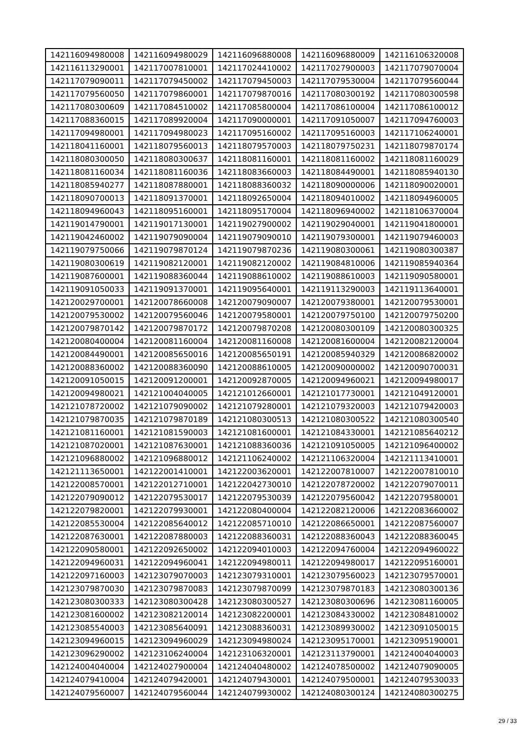| 142116094980008 | 142116094980029 | 142116096880008 | 142116096880009 | 142116106320008 |
| 142116113290001 | 142117007810001 | 142117024410002 | 142117027900003 | 142117079070004 |
| 142117079090011 | 142117079450002 | 142117079450003 | 142117079530004 | 142117079560044 |
| 142117079560050 | 142117079860001 | 142117079870016 | 142117080300192 | 142117080300598 |
| 142117080300609 | 142117084510002 | 142117085800004 | 142117086100004 | 142117086100012 |
| 142117088360015 | 142117089920004 | 142117090000001 | 142117091050007 | 142117094760003 |
| 142117094980001 | 142117094980023 | 142117095160002 | 142117095160003 | 142117106240001 |
| 142118041160001 | 142118079560013 | 142118079570003 | 142118079750231 | 142118079870174 |
| 142118080300050 | 142118080300637 | 142118081160001 | 142118081160002 | 142118081160029 |
| 142118081160034 | 142118081160036 | 142118083660003 | 142118084490001 | 142118085940130 |
| 142118085940277 | 142118087880001 | 142118088360032 | 142118090000006 | 142118090020001 |
| 142118090700013 | 142118091370001 | 142118092650004 | 142118094010002 | 142118094960005 |
| 142118094960043 | 142118095160001 | 142118095170004 | 142118096940002 | 142118106370004 |
| 142119014790001 | 142119017130001 | 142119027900002 | 142119029040001 | 142119041800001 |
| 142119042460002 | 142119079090004 | 142119079090010 | 142119079300001 | 142119079460003 |
| 142119079750066 | 142119079870124 | 142119079870236 | 142119080300061 | 142119080300387 |
| 142119080300619 | 142119082120001 | 142119082120002 | 142119084810006 | 142119085940364 |
| 142119087600001 | 142119088360044 | 142119088610002 | 142119088610003 | 142119090580001 |
| 142119091050033 | 142119091370001 | 142119095640001 | 142119113290003 | 142119113640001 |
| 142120029700001 | 142120078660008 | 142120079090007 | 142120079380001 | 142120079530001 |
| 142120079530002 | 142120079560046 | 142120079580001 | 142120079750100 | 142120079750200 |
| 142120079870142 | 142120079870172 | 142120079870208 | 142120080300109 | 142120080300325 |
| 142120080400004 | 142120081160004 | 142120081160008 | 142120081600004 | 142120082120004 |
| 142120084490001 | 142120085650016 | 142120085650191 | 142120085940329 | 142120086820002 |
| 142120088360002 | 142120088360090 | 142120088610005 | 142120090000002 | 142120090700031 |
| 142120091050015 | 142120091200001 | 142120092870005 | 142120094960021 | 142120094980017 |
| 142120094980021 | 142121004040005 | 142121012660001 | 142121017730001 | 142121049120001 |
| 142121078720002 | 142121079090002 | 142121079280001 | 142121079320003 | 142121079420003 |
| 142121079870035 | 142121079870189 | 142121080300513 | 142121080300522 | 142121080300540 |
| 142121081160001 | 142121081590003 | 142121081600001 | 142121084330001 | 142121085640212 |
| 142121087020001 | 142121087630001 | 142121088360036 | 142121091050005 | 142121096400002 |
| 142121096880002 | 142121096880012 | 142121106240002 | 142121106320004 | 142121113410001 |
| 142121113650001 | 142122001410001 | 142122003620001 | 142122007810007 | 142122007810010 |
| 142122008570001 | 142122012710001 | 142122042730010 | 142122078720002 | 142122079070011 |
| 142122079090012 | 142122079530017 | 142122079530039 | 142122079560042 | 142122079580001 |
| 142122079820001 | 142122079930001 | 142122080400004 | 142122082120006 | 142122083660002 |
| 142122085530004 | 142122085640012 | 142122085710010 | 142122086650001 | 142122087560007 |
| 142122087630001 | 142122087880003 | 142122088360031 | 142122088360043 | 142122088360045 |
| 142122090580001 | 142122092650002 | 142122094010003 | 142122094760004 | 142122094960022 |
| 142122094960031 | 142122094960041 | 142122094980011 | 142122094980017 | 142122095160001 |
| 142122097160003 | 142123079070003 | 142123079310001 | 142123079560023 | 142123079570001 |
| 142123079870030 | 142123079870083 | 142123079870099 | 142123079870183 | 142123080300136 |
| 142123080300333 | 142123080300428 | 142123080300527 | 142123080300696 | 142123081160005 |
| 142123081600002 | 142123082120014 | 142123082200001 | 142123084330002 | 142123084810002 |
| 142123085540003 | 142123085640091 | 142123088360031 | 142123089930002 | 142123091050015 |
| 142123094960015 | 142123094960029 | 142123094980024 | 142123095170001 | 142123095190001 |
| 142123096290002 | 142123106240004 | 142123106320001 | 142123113790001 | 142124004040003 |
| 142124004040004 | 142124027900004 | 142124040480002 | 142124078500002 | 142124079090005 |
| 142124079410004 | 142124079420001 | 142124079430001 | 142124079500001 | 142124079530033 |
| 142124079560007 | 142124079560044 | 142124079930002 | 142124080300124 | 142124080300275 |
29 / 33